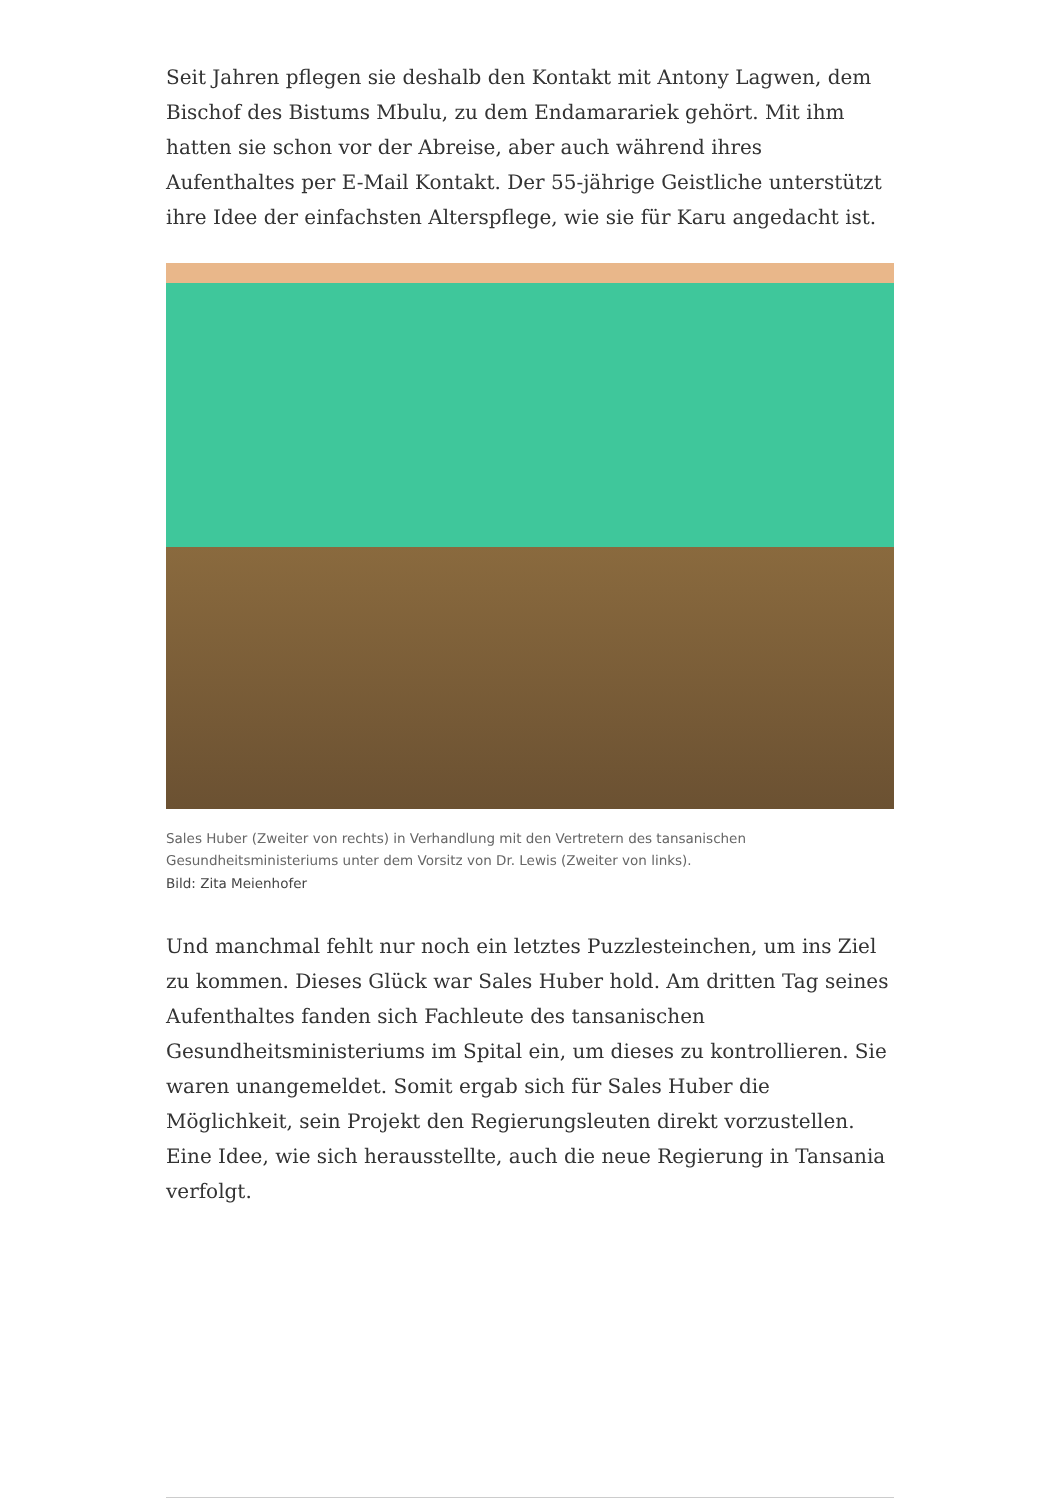Seit Jahren pflegen sie deshalb den Kontakt mit Antony Lagwen, dem Bischof des Bistums Mbulu, zu dem Endamarariek gehört. Mit ihm hatten sie schon vor der Abreise, aber auch während ihres Aufenthaltes per E-Mail Kontakt. Der 55-jährige Geistliche unterstützt ihre Idee der einfachsten Alterspflege, wie sie für Karu angedacht ist.
Sales Huber (Zweiter von rechts) in Verhandlung mit den Vertretern des tansanischen Gesundheitsministeriums unter dem Vorsitz von Dr. Lewis (Zweiter von links).
Bild: Zita Meienhofer
Und manchmal fehlt nur noch ein letztes Puzzlesteinchen, um ins Ziel zu kommen. Dieses Glück war Sales Huber hold. Am dritten Tag seines Aufenthaltes fanden sich Fachleute des tansanischen Gesundheitsministeriums im Spital ein, um dieses zu kontrollieren. Sie waren unangemeldet. Somit ergab sich für Sales Huber die Möglichkeit, sein Projekt den Regierungsleuten direkt vorzustellen. Eine Idee, wie sich herausstellte, auch die neue Regierung in Tansania verfolgt.